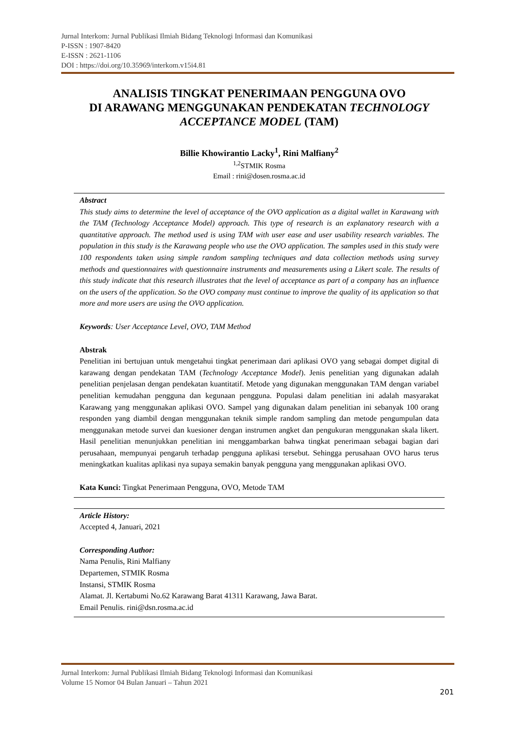Jurnal Interkom: Jurnal Publikasi Ilmiah Bidang Teknologi Informasi dan Komunikasi
P-ISSN : 1907-8420
E-ISSN : 2621-1106
DOI : https://doi.org/10.35969/interkom.v15i4.81
ANALISIS TINGKAT PENERIMAAN PENGGUNA OVO
DI ARAWANG MENGGUNAKAN PENDEKATAN TECHNOLOGY ACCEPTANCE MODEL (TAM)
Billie Khowirantio Lacky<sup>1</sup>, Rini Malfiany<sup>2</sup>
<sup>1,2</sup>STMIK Rosma
Email : rini@dosen.rosma.ac.id
Abstract
This study aims to determine the level of acceptance of the OVO application as a digital wallet in Karawang with the TAM (Technology Acceptance Model) approach. This type of research is an explanatory research with a quantitative approach. The method used is using TAM with user ease and user usability research variables. The population in this study is the Karawang people who use the OVO application. The samples used in this study were 100 respondents taken using simple random sampling techniques and data collection methods using survey methods and questionnaires with questionnaire instruments and measurements using a Likert scale. The results of this study indicate that this research illustrates that the level of acceptance as part of a company has an influence on the users of the application. So the OVO company must continue to improve the quality of its application so that more and more users are using the OVO application.
Keywords: User Acceptance Level, OVO, TAM Method
Abstrak
Penelitian ini bertujuan untuk mengetahui tingkat penerimaan dari aplikasi OVO yang sebagai dompet digital di karawang dengan pendekatan TAM (Technology Acceptance Model). Jenis penelitian yang digunakan adalah penelitian penjelasan dengan pendekatan kuantitatif. Metode yang digunakan menggunakan TAM dengan variabel penelitian kemudahan pengguna dan kegunaan pengguna. Populasi dalam penelitian ini adalah masyarakat Karawang yang menggunakan aplikasi OVO. Sampel yang digunakan dalam penelitian ini sebanyak 100 orang responden yang diambil dengan menggunakan teknik simple random sampling dan metode pengumpulan data menggunakan metode survei dan kuesioner dengan instrumen angket dan pengukuran menggunakan skala likert. Hasil penelitian menunjukkan penelitian ini menggambarkan bahwa tingkat penerimaan sebagai bagian dari perusahaan, mempunyai pengaruh terhadap pengguna aplikasi tersebut. Sehingga perusahaan OVO harus terus meningkatkan kualitas aplikasi nya supaya semakin banyak pengguna yang menggunakan aplikasi OVO.
Kata Kunci: Tingkat Penerimaan Pengguna, OVO, Metode TAM
Article History:
Accepted 4, Januari, 2021
Corresponding Author:
Nama Penulis, Rini Malfiany
Departemen, STMIK Rosma
Instansi, STMIK Rosma
Alamat. Jl. Kertabumi No.62 Karawang Barat 41311 Karawang, Jawa Barat.
Email Penulis. rini@dsn.rosma.ac.id
Jurnal Interkom: Jurnal Publikasi Ilmiah Bidang Teknologi Informasi dan Komunikasi
Volume 15 Nomor 04 Bulan Januari – Tahun 2021
201